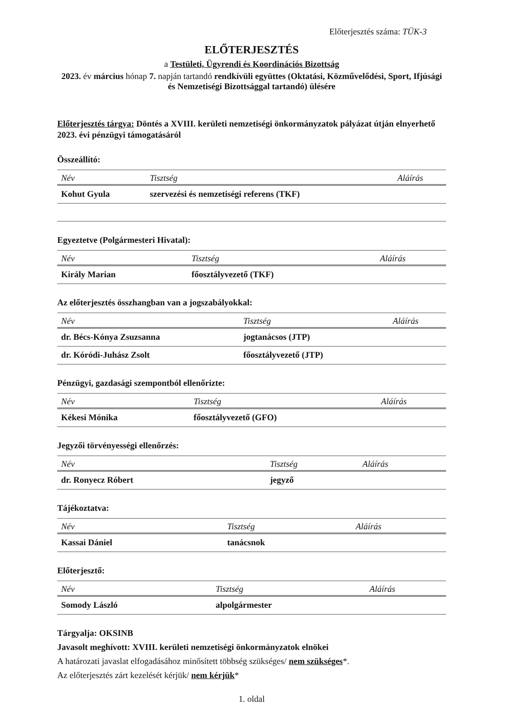Előterjesztés száma: TÜK-3
ELŐTERJESZTÉS
a Testületi, Ügyrendi és Koordinációs Bizottság
2023. év március hónap 7. napján tartandó rendkívüli együttes (Oktatási, Közművelődési, Sport, Ifjúsági és Nemzetiségi Bizottsággal tartandó) ülésére
Előterjesztés tárgya: Döntés a XVIII. kerületi nemzetiségi önkormányzatok pályázat útján elnyerhető 2023. évi pénzügyi támogatásáról
Összeállító:
| Név | Tisztség | Aláírás |
| --- | --- | --- |
| Kohut Gyula | szervezési és nemzetiségi referens (TKF) | |
Egyeztetve (Polgármesteri Hivatal):
| Név | Tisztség | Aláírás |
| --- | --- | --- |
| Király Marian | főosztályvezető (TKF) | |
Az előterjesztés összhangban van a jogszabályokkal:
| Név | Tisztség | Aláírás |
| --- | --- | --- |
| dr. Bécs-Kónya Zsuzsanna | jogtanácsos (JTP) | |
| dr. Kóródi-Juhász Zsolt | főosztályvezető (JTP) | |
Pénzügyi, gazdasági szempontból ellenőrizte:
| Név | Tisztség | Aláírás |
| --- | --- | --- |
| Kékesi Mónika | főosztályvezető (GFO) | |
Jegyzői törvényességi ellenőrzés:
| Név | Tisztség | Aláírás |
| --- | --- | --- |
| dr. Ronyecz Róbert | jegyző | |
Tájékoztatva:
| Név | Tisztség | Aláírás |
| --- | --- | --- |
| Kassai Dániel | tanácsnok | |
Előterjesztő:
| Név | Tisztség | Aláírás |
| --- | --- | --- |
| Somody László | alpolgármester | |
Tárgyalja: OKSINB
Javasolt meghívott: XVIII. kerületi nemzetiségi önkormányzatok elnökei
A határozati javaslat elfogadásához minősített többség szükséges/ nem szükséges*.
Az előterjesztés zárt kezelését kérjük/ nem kérjük*
1. oldal